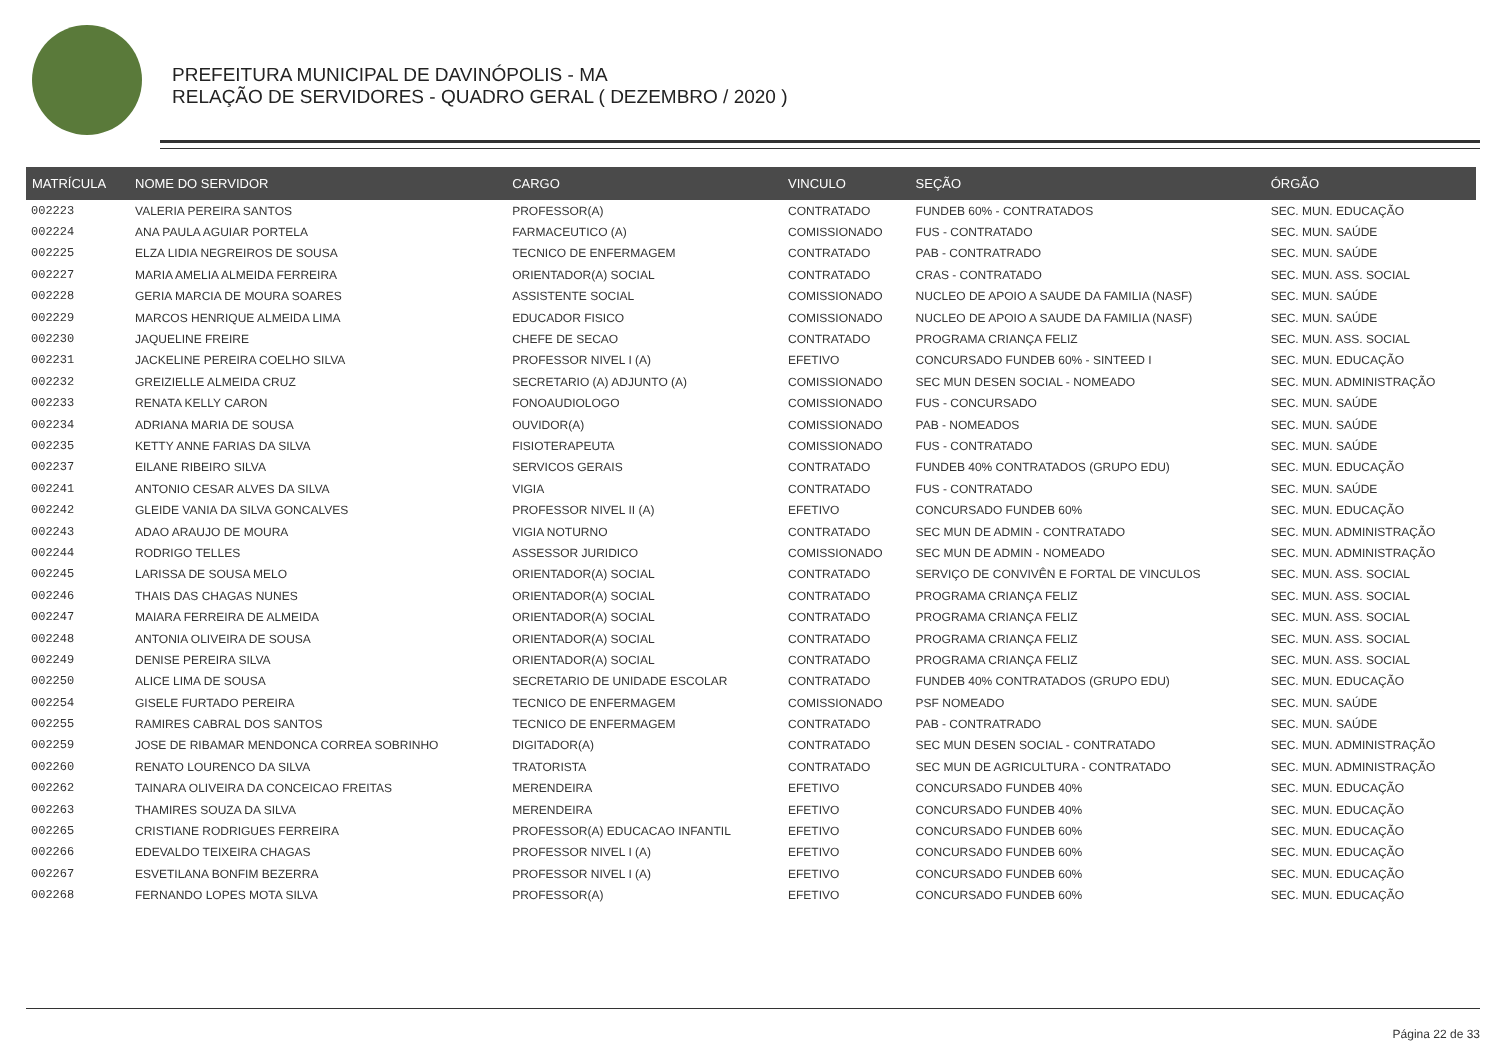PREFEITURA MUNICIPAL DE DAVINÓPOLIS - MA
RELAÇÃO DE SERVIDORES - QUADRO GERAL ( DEZEMBRO / 2020 )
| MATRÍCULA | NOME DO SERVIDOR | CARGO | VINCULO | SEÇÃO | ÓRGÃO |
| --- | --- | --- | --- | --- | --- |
| 002223 | VALERIA PEREIRA SANTOS | PROFESSOR(A) | CONTRATADO | FUNDEB 60% - CONTRATADOS | SEC. MUN. EDUCAÇÃO |
| 002224 | ANA PAULA AGUIAR PORTELA | FARMACEUTICO (A) | COMISSIONADO | FUS - CONTRATADO | SEC. MUN. SAÚDE |
| 002225 | ELZA LIDIA NEGREIROS DE SOUSA | TECNICO DE ENFERMAGEM | CONTRATADO | PAB - CONTRATRADO | SEC. MUN. SAÚDE |
| 002227 | MARIA AMELIA ALMEIDA FERREIRA | ORIENTADOR(A) SOCIAL | CONTRATADO | CRAS - CONTRATADO | SEC. MUN. ASS. SOCIAL |
| 002228 | GERIA MARCIA DE MOURA SOARES | ASSISTENTE SOCIAL | COMISSIONADO | NUCLEO DE APOIO A SAUDE DA FAMILIA (NASF) | SEC. MUN. SAÚDE |
| 002229 | MARCOS HENRIQUE ALMEIDA LIMA | EDUCADOR FISICO | COMISSIONADO | NUCLEO DE APOIO A SAUDE DA FAMILIA (NASF) | SEC. MUN. SAÚDE |
| 002230 | JAQUELINE FREIRE | CHEFE DE SECAO | CONTRATADO | PROGRAMA CRIANÇA FELIZ | SEC. MUN. ASS. SOCIAL |
| 002231 | JACKELINE PEREIRA COELHO SILVA | PROFESSOR NIVEL I (A) | EFETIVO | CONCURSADO FUNDEB 60% - SINTEED I | SEC. MUN. EDUCAÇÃO |
| 002232 | GREIZIELLE ALMEIDA CRUZ | SECRETARIO (A) ADJUNTO (A) | COMISSIONADO | SEC MUN DESEN SOCIAL - NOMEADO | SEC. MUN. ADMINISTRAÇÃO |
| 002233 | RENATA KELLY CARON | FONOAUDIOLOGO | COMISSIONADO | FUS - CONCURSADO | SEC. MUN. SAÚDE |
| 002234 | ADRIANA MARIA DE SOUSA | OUVIDOR(A) | COMISSIONADO | PAB - NOMEADOS | SEC. MUN. SAÚDE |
| 002235 | KETTY ANNE FARIAS DA SILVA | FISIOTERAPEUTA | COMISSIONADO | FUS - CONTRATADO | SEC. MUN. SAÚDE |
| 002237 | EILANE RIBEIRO SILVA | SERVICOS GERAIS | CONTRATADO | FUNDEB 40% CONTRATADOS (GRUPO EDU) | SEC. MUN. EDUCAÇÃO |
| 002241 | ANTONIO CESAR ALVES DA SILVA | VIGIA | CONTRATADO | FUS - CONTRATADO | SEC. MUN. SAÚDE |
| 002242 | GLEIDE VANIA DA SILVA GONCALVES | PROFESSOR NIVEL II (A) | EFETIVO | CONCURSADO FUNDEB 60% | SEC. MUN. EDUCAÇÃO |
| 002243 | ADAO ARAUJO DE MOURA | VIGIA NOTURNO | CONTRATADO | SEC MUN DE ADMIN - CONTRATADO | SEC. MUN. ADMINISTRAÇÃO |
| 002244 | RODRIGO TELLES | ASSESSOR JURIDICO | COMISSIONADO | SEC MUN DE ADMIN - NOMEADO | SEC. MUN. ADMINISTRAÇÃO |
| 002245 | LARISSA DE SOUSA MELO | ORIENTADOR(A) SOCIAL | CONTRATADO | SERVIÇO DE CONVIVÊN E FORTAL DE VINCULOS | SEC. MUN. ASS. SOCIAL |
| 002246 | THAIS DAS CHAGAS NUNES | ORIENTADOR(A) SOCIAL | CONTRATADO | PROGRAMA CRIANÇA FELIZ | SEC. MUN. ASS. SOCIAL |
| 002247 | MAIARA FERREIRA DE ALMEIDA | ORIENTADOR(A) SOCIAL | CONTRATADO | PROGRAMA CRIANÇA FELIZ | SEC. MUN. ASS. SOCIAL |
| 002248 | ANTONIA OLIVEIRA DE SOUSA | ORIENTADOR(A) SOCIAL | CONTRATADO | PROGRAMA CRIANÇA FELIZ | SEC. MUN. ASS. SOCIAL |
| 002249 | DENISE PEREIRA SILVA | ORIENTADOR(A) SOCIAL | CONTRATADO | PROGRAMA CRIANÇA FELIZ | SEC. MUN. ASS. SOCIAL |
| 002250 | ALICE LIMA DE SOUSA | SECRETARIO DE UNIDADE ESCOLAR | CONTRATADO | FUNDEB 40% CONTRATADOS (GRUPO EDU) | SEC. MUN. EDUCAÇÃO |
| 002254 | GISELE FURTADO PEREIRA | TECNICO DE ENFERMAGEM | COMISSIONADO | PSF NOMEADO | SEC. MUN. SAÚDE |
| 002255 | RAMIRES CABRAL DOS SANTOS | TECNICO DE ENFERMAGEM | CONTRATADO | PAB - CONTRATRADO | SEC. MUN. SAÚDE |
| 002259 | JOSE DE RIBAMAR MENDONCA CORREA SOBRINHO | DIGITADOR(A) | CONTRATADO | SEC MUN DESEN SOCIAL - CONTRATADO | SEC. MUN. ADMINISTRAÇÃO |
| 002260 | RENATO LOURENCO DA SILVA | TRATORISTA | CONTRATADO | SEC MUN DE AGRICULTURA - CONTRATADO | SEC. MUN. ADMINISTRAÇÃO |
| 002262 | TAINARA OLIVEIRA DA CONCEICAO FREITAS | MERENDEIRA | EFETIVO | CONCURSADO FUNDEB 40% | SEC. MUN. EDUCAÇÃO |
| 002263 | THAMIRES SOUZA DA SILVA | MERENDEIRA | EFETIVO | CONCURSADO FUNDEB 40% | SEC. MUN. EDUCAÇÃO |
| 002265 | CRISTIANE RODRIGUES FERREIRA | PROFESSOR(A) EDUCACAO INFANTIL | EFETIVO | CONCURSADO FUNDEB 60% | SEC. MUN. EDUCAÇÃO |
| 002266 | EDEVALDO TEIXEIRA CHAGAS | PROFESSOR NIVEL I (A) | EFETIVO | CONCURSADO FUNDEB 60% | SEC. MUN. EDUCAÇÃO |
| 002267 | ESVETILANA BONFIM BEZERRA | PROFESSOR NIVEL I (A) | EFETIVO | CONCURSADO FUNDEB 60% | SEC. MUN. EDUCAÇÃO |
| 002268 | FERNANDO LOPES MOTA SILVA | PROFESSOR(A) | EFETIVO | CONCURSADO FUNDEB 60% | SEC. MUN. EDUCAÇÃO |
Página 22 de 33